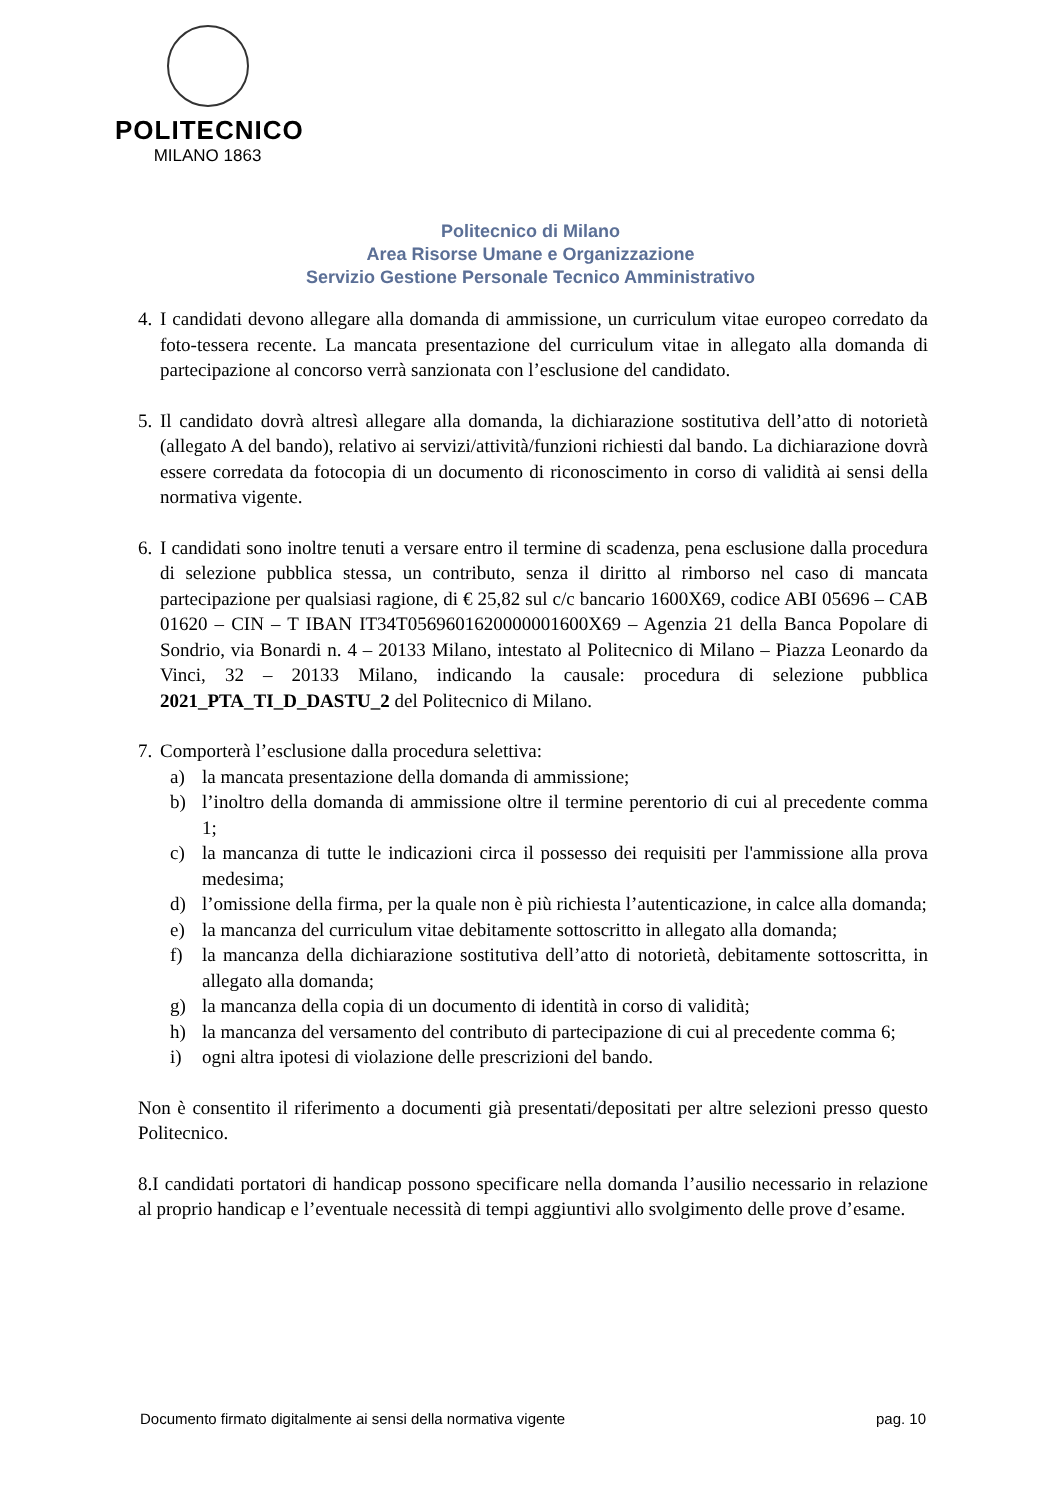POLITECNICO
MILANO 1863
Politecnico di Milano
Area Risorse Umane e Organizzazione
Servizio Gestione Personale Tecnico Amministrativo
4.
I candidati devono allegare alla domanda di ammissione, un curriculum vitae europeo corredato da foto-tessera recente. La mancata presentazione del curriculum vitae in allegato alla domanda di partecipazione al concorso verrà sanzionata con l’esclusione del candidato.
5.
Il candidato dovrà altresì allegare alla domanda, la dichiarazione sostitutiva dell’atto di notorietà (allegato A del bando), relativo ai servizi/attività/funzioni richiesti dal bando. La dichiarazione dovrà essere corredata da fotocopia di un documento di riconoscimento in corso di validità ai sensi della normativa vigente.
6.
I candidati sono inoltre tenuti a versare entro il termine di scadenza, pena esclusione dalla procedura di selezione pubblica stessa, un contributo, senza il diritto al rimborso nel caso di mancata partecipazione per qualsiasi ragione, di € 25,82 sul c/c bancario 1600X69, codice ABI 05696 – CAB 01620 – CIN – T IBAN IT34T0569601620000001600X69 – Agenzia 21 della Banca Popolare di Sondrio, via Bonardi n. 4 – 20133 Milano, intestato al Politecnico di Milano – Piazza Leonardo da Vinci, 32 – 20133 Milano, indicando la causale: procedura di selezione pubblica 2021_PTA_TI_D_DASTU_2 del Politecnico di Milano.
7.
Comporterà l’esclusione dalla procedura selettiva:
a) la mancata presentazione della domanda di ammissione;
b) l’inoltro della domanda di ammissione oltre il termine perentorio di cui al precedente comma 1;
c) la mancanza di tutte le indicazioni circa il possesso dei requisiti per l'ammissione alla prova medesima;
d) l’omissione della firma, per la quale non è più richiesta l’autenticazione, in calce alla domanda;
e) la mancanza del curriculum vitae debitamente sottoscritto in allegato alla domanda;
f) la mancanza della dichiarazione sostitutiva dell’atto di notorietà, debitamente sottoscritta, in allegato alla domanda;
g) la mancanza della copia di un documento di identità in corso di validità;
h) la mancanza del versamento del contributo di partecipazione di cui al precedente comma 6;
i) ogni altra ipotesi di violazione delle prescrizioni del bando.
Non è consentito il riferimento a documenti già presentati/depositati per altre selezioni presso questo Politecnico.
8.I candidati portatori di handicap possono specificare nella domanda l’ausilio necessario in relazione al proprio handicap e l’eventuale necessità di tempi aggiuntivi allo svolgimento delle prove d’esame.
Documento firmato digitalmente ai sensi della normativa vigente pag. 10